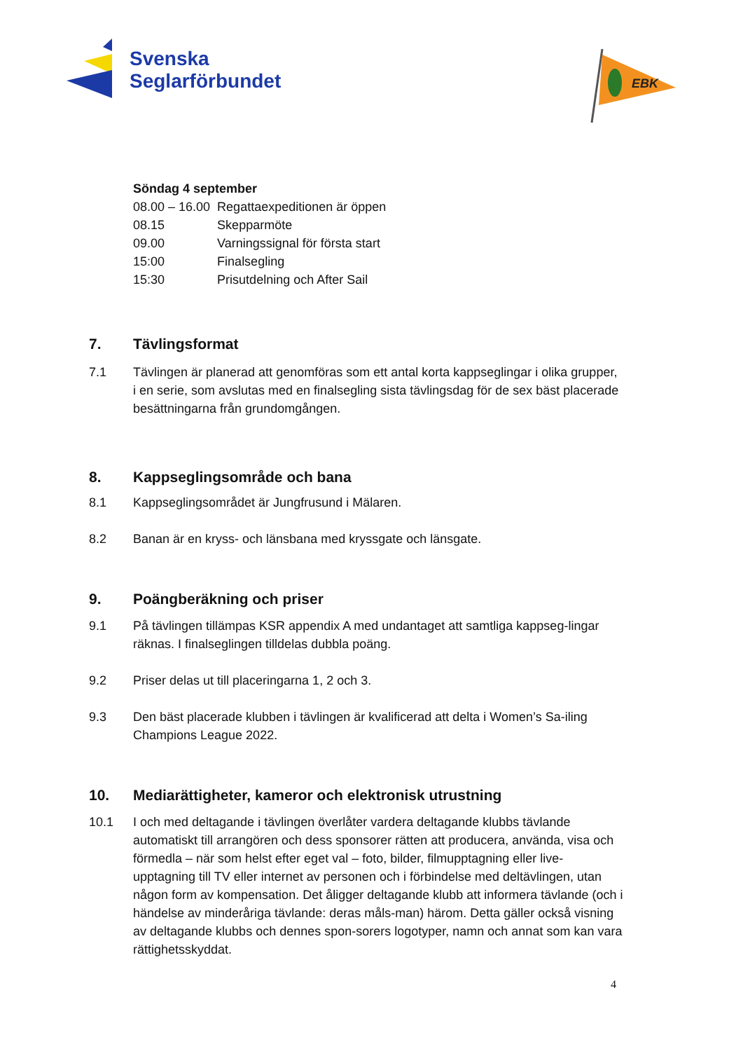Svenska
Seglarförbundet
EBK
Söndag 4 september
| 08.00 – 16.00 | Regattaexpeditionen är öppen |
| 08.15 | Skepparmöte |
| 09.00 | Varningssignal för första start |
| 15:00 | Finalsegling |
| 15:30 | Prisutdelning och After Sail |
7. Tävlingsformat
7.1 Tävlingen är planerad att genomföras som ett antal korta kappseglingar i olika grupper, i en serie, som avslutas med en finalsegling sista tävlingsdag för de sex bäst placerade besättningarna från grundomgången.
8. Kappseglingsområde och bana
8.1 Kappseglingsområdet är Jungfrusund i Mälaren.
8.2 Banan är en kryss- och länsbana med kryssgate och länsgate.
9. Poängberäkning och priser
9.1 På tävlingen tillämpas KSR appendix A med undantaget att samtliga kappseg-lingar räknas. I finalseglingen tilldelas dubbla poäng.
9.2 Priser delas ut till placeringarna 1, 2 och 3.
9.3 Den bäst placerade klubben i tävlingen är kvalificerad att delta i Women’s Sa-iling Champions League 2022.
10. Mediarättigheter, kameror och elektronisk utrustning
10.1 I och med deltagande i tävlingen överlåter vardera deltagande klubbs tävlande automatiskt till arrangören och dess sponsorer rätten att producera, använda, visa och förmedla – när som helst efter eget val – foto, bilder, filmupptagning eller live-upptagning till TV eller internet av personen och i förbindelse med deltävlingen, utan någon form av kompensation. Det åligger deltagande klubb att informera tävlande (och i händelse av minderåriga tävlande: deras måls-man) härom. Detta gäller också visning av deltagande klubbs och dennes spon-sorers logotyper, namn och annat som kan vara rättighetsskyddat.
4